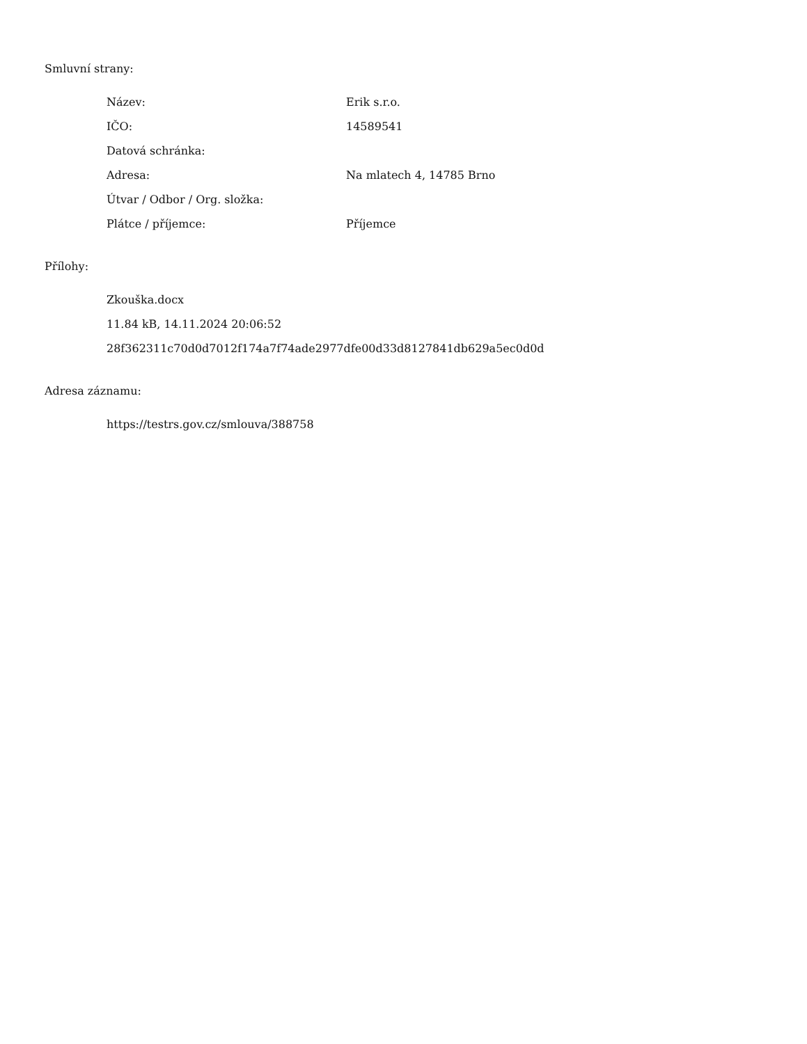Smluvní strany:
| Název: | Erik s.r.o. |
| IČO: | 14589541 |
| Datová schránka: | |
| Adresa: | Na mlatech 4, 14785 Brno |
| Útvar / Odbor / Org. složka: | |
| Plátce / příjemce: | Příjemce |
Přílohy:
| Zkouška.docx |
| 11.84 kB, 14.11.2024 20:06:52 |
| 28f362311c70d0d7012f174a7f74ade2977dfe00d33d8127841db629a5ec0d0d |
Adresa záznamu:
| https://testrs.gov.cz/smlouva/388758 |